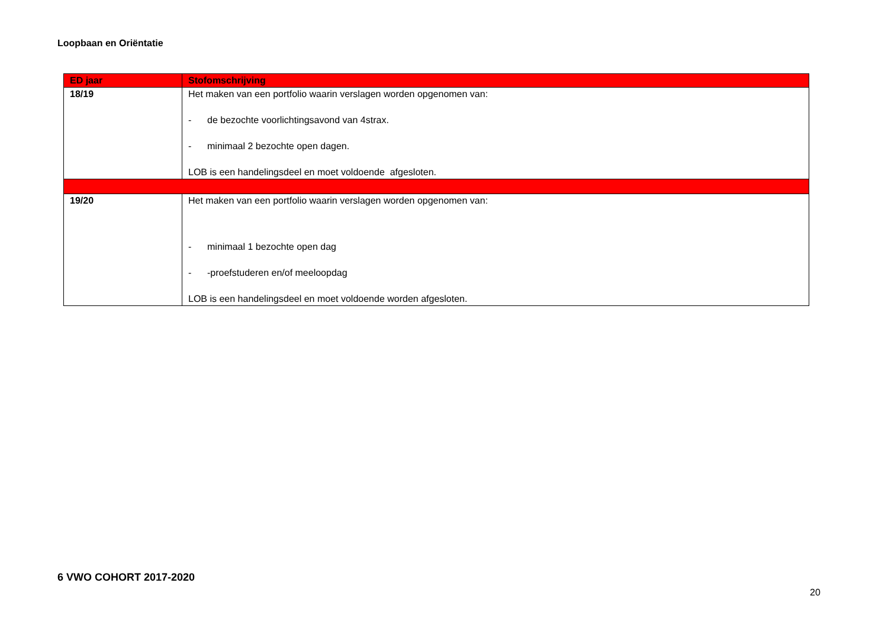Loopbaan en Oriëntatie
| ED jaar | Stofomschrijving |
| --- | --- |
| 18/19 | Het maken van een portfolio waarin verslagen worden opgenomen van: - de bezochte voorlichtingsavond van 4strax. - minimaal 2 bezochte open dagen. LOB is een handelingsdeel en moet voldoende afgesloten. |
| 19/20 | Het maken van een portfolio waarin verslagen worden opgenomen van: - minimaal 1 bezochte open dag - -proefstuderen en/of meeloopdag LOB is een handelingsdeel en moet voldoende worden afgesloten. |
6 VWO COHORT 2017-2020
20